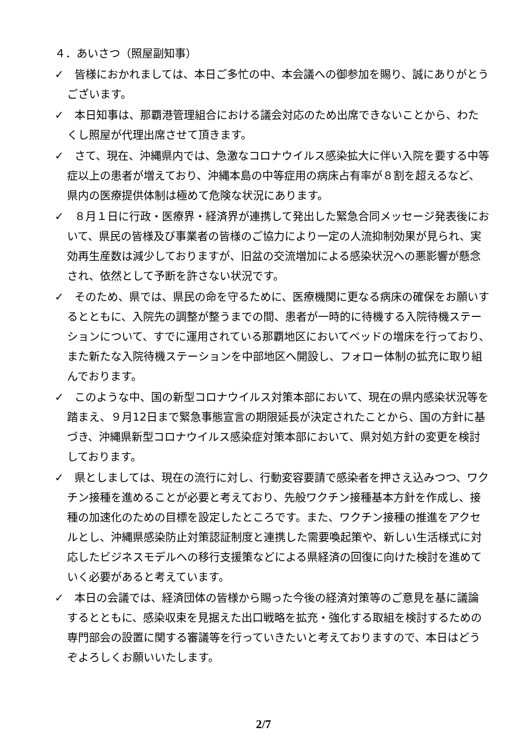４．あいさつ（照屋副知事）
✓　皆様におかれましては、本日ご多忙の中、本会議への御参加を賜り、誠にありがとうございます。
✓　本日知事は、那覇港管理組合における議会対応のため出席できないことから、わたくし照屋が代理出席させて頂きます。
✓　さて、現在、沖縄県内では、急激なコロナウイルス感染拡大に伴い入院を要する中等症以上の患者が増えており、沖縄本島の中等症用の病床占有率が８割を超えるなど、県内の医療提供体制は極めて危険な状況にあります。
✓　８月１日に行政・医療界・経済界が連携して発出した緊急合同メッセージ発表後において、県民の皆様及び事業者の皆様のご協力により一定の人流抑制効果が見られ、実効再生産数は減少しておりますが、旧盆の交流増加による感染状況への悪影響が懸念され、依然として予断を許さない状況です。
✓　そのため、県では、県民の命を守るために、医療機関に更なる病床の確保をお願いするとともに、入院先の調整が整うまでの間、患者が一時的に待機する入院待機ステーションについて、すでに運用されている那覇地区においてベッドの増床を行っており、また新たな入院待機ステーションを中部地区へ開設し、フォロー体制の拡充に取り組んでおります。
✓　このような中、国の新型コロナウイルス対策本部において、現在の県内感染状況等を踏まえ、９月12日まで緊急事態宣言の期限延長が決定されたことから、国の方針に基づき、沖縄県新型コロナウイルス感染症対策本部において、県対処方針の変更を検討しております。
✓　県としましては、現在の流行に対し、行動変容要請で感染者を押さえ込みつつ、ワクチン接種を進めることが必要と考えており、先般ワクチン接種基本方針を作成し、接種の加速化のための目標を設定したところです。また、ワクチン接種の推進をアクセルとし、沖縄県感染防止対策認証制度と連携した需要喚起策や、新しい生活様式に対応したビジネスモデルへの移行支援策などによる県経済の回復に向けた検討を進めていく必要があると考えています。
✓　本日の会議では、経済団体の皆様から賜った今後の経済対策等のご意見を基に議論するとともに、感染収束を見据えた出口戦略を拡充・強化する取組を検討するための専門部会の設置に関する審議等を行っていきたいと考えておりますので、本日はどうぞよろしくお願いいたします。
2/7